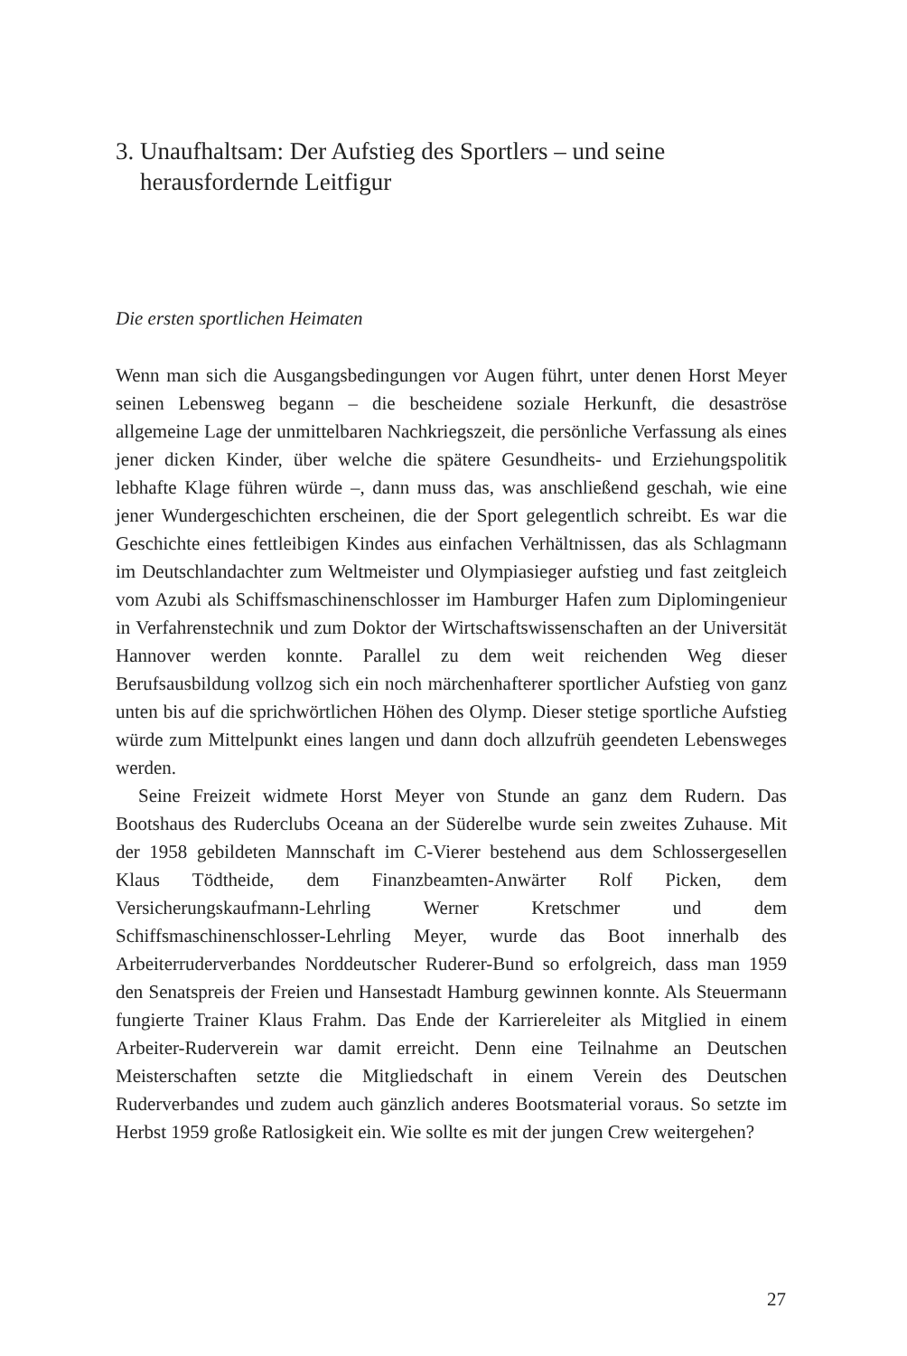3. Unaufhaltsam: Der Aufstieg des Sportlers – und seine
herausfordernde Leitfigur
Die ersten sportlichen Heimaten
Wenn man sich die Ausgangsbedingungen vor Augen führt, unter denen Horst Meyer seinen Lebensweg begann – die bescheidene soziale Herkunft, die desaströse allgemeine Lage der unmittelbaren Nachkriegszeit, die persönliche Verfassung als eines jener dicken Kinder, über welche die spätere Gesundheits- und Erziehungspolitik lebhafte Klage führen würde –, dann muss das, was anschließend geschah, wie eine jener Wundergeschichten erscheinen, die der Sport gelegentlich schreibt. Es war die Geschichte eines fettleibigen Kindes aus einfachen Verhältnissen, das als Schlagmann im Deutschlandachter zum Weltmeister und Olympiasieger aufstieg und fast zeitgleich vom Azubi als Schiffsmaschinenschlosser im Hamburger Hafen zum Diplomingenieur in Verfahrenstechnik und zum Doktor der Wirtschaftswissenschaften an der Universität Hannover werden konnte. Parallel zu dem weit reichenden Weg dieser Berufsausbildung vollzog sich ein noch märchenhafterer sportlicher Aufstieg von ganz unten bis auf die sprichwörtlichen Höhen des Olymp. Dieser stetige sportliche Aufstieg würde zum Mittelpunkt eines langen und dann doch allzufrüh geendeten Lebensweges werden.
Seine Freizeit widmete Horst Meyer von Stunde an ganz dem Rudern. Das Bootshaus des Ruderclubs Oceana an der Süderelbe wurde sein zweites Zuhause. Mit der 1958 gebildeten Mannschaft im C-Vierer bestehend aus dem Schlossergesellen Klaus Tödtheide, dem Finanzbeamten-Anwärter Rolf Picken, dem Versicherungskaufmann-Lehrling Werner Kretschmer und dem Schiffsmaschinenschlosser-Lehrling Meyer, wurde das Boot innerhalb des Arbeiterruderverbandes Norddeutscher Ruderer-Bund so erfolgreich, dass man 1959 den Senatspreis der Freien und Hansestadt Hamburg gewinnen konnte. Als Steuermann fungierte Trainer Klaus Frahm. Das Ende der Karriereleiter als Mitglied in einem Arbeiter-Ruderverein war damit erreicht. Denn eine Teilnahme an Deutschen Meisterschaften setzte die Mitgliedschaft in einem Verein des Deutschen Ruderverbandes und zudem auch gänzlich anderes Bootsmaterial voraus. So setzte im Herbst 1959 große Ratlosigkeit ein. Wie sollte es mit der jungen Crew weitergehen?
27